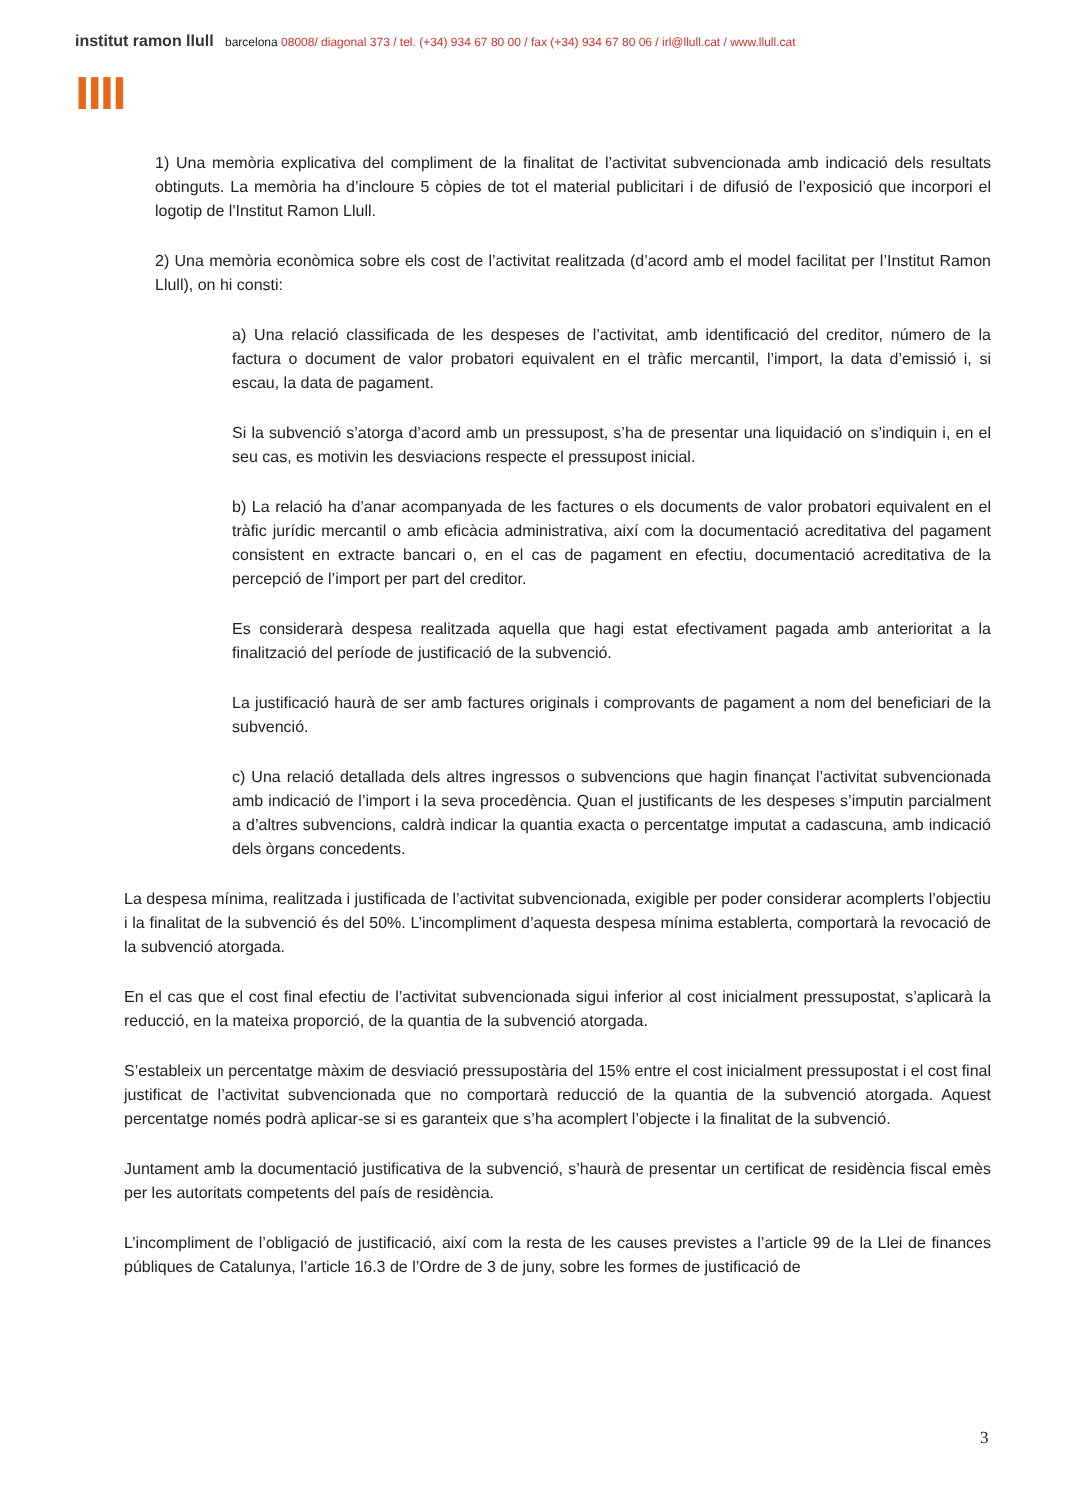institut ramon llull barcelona 08008/ diagonal 373 / tel. (+34) 934 67 80 00 / fax (+34) 934 67 80 06 / irl@llull.cat / www.llull.cat
llll
1) Una memòria explicativa del compliment de la finalitat de l’activitat subvencionada amb indicació dels resultats obtinguts. La memòria ha d’incloure 5 còpies de tot el material publicitari i de difusió de l’exposició que incorpori el logotip de l'Institut Ramon Llull.
2) Una memòria econòmica sobre els cost de l’activitat realitzada (d’acord amb el model facilitat per l’Institut Ramon Llull), on hi consti:
a) Una relació classificada de les despeses de l’activitat, amb identificació del creditor, número de la factura o document de valor probatori equivalent en el tràfic mercantil, l’import, la data d’emissió i, si escau, la data de pagament.
Si la subvenció s’atorga d’acord amb un pressupost, s’ha de presentar una liquidació on s’indiquin i, en el seu cas, es motivin les desviacions respecte el pressupost inicial.
b) La relació ha d’anar acompanyada de les factures o els documents de valor probatori equivalent en el tràfic jurídic mercantil o amb eficàcia administrativa, així com la documentació acreditativa del pagament consistent en extracte bancari o, en el cas de pagament en efectiu, documentació acreditativa de la percepció de l’import per part del creditor.
Es considerarà despesa realitzada aquella que hagi estat efectivament pagada amb anterioritat a la finalització del període de justificació de la subvenció.
La justificació haurà de ser amb factures originals i comprovants de pagament a nom del beneficiari de la subvenció.
c) Una relació detallada dels altres ingressos o subvencions que hagin finançat l’activitat subvencionada amb indicació de l’import i la seva procedència. Quan el justificants de les despeses s’imputin parcialment a d’altres subvencions, caldrà indicar la quantia exacta o percentatge imputat a cadascuna, amb indicació dels òrgans concedents.
La despesa mínima, realitzada i justificada de l’activitat subvencionada, exigible per poder considerar acomplerts l’objectiu i la finalitat de la subvenció és del 50%. L’incompliment d’aquesta despesa mínima establerta, comportarà la revocació de la subvenció atorgada.
En el cas que el cost final efectiu de l’activitat subvencionada sigui inferior al cost inicialment pressupostat, s’aplicarà la reducció, en la mateixa proporció, de la quantia de la subvenció atorgada.
S’estableix un percentatge màxim de desviació pressupostària del 15% entre el cost inicialment pressupostat i el cost final justificat de l’activitat subvencionada que no comportarà reducció de la quantia de la subvenció atorgada. Aquest percentatge només podrà aplicar-se si es garanteix que s’ha acomplert l’objecte i la finalitat de la subvenció.
Juntament amb la documentació justificativa de la subvenció, s’haurà de presentar un certificat de residència fiscal emès per les autoritats competents del país de residència.
L’incompliment de l’obligació de justificació, així com la resta de les causes previstes a l’article 99 de la Llei de finances públiques de Catalunya, l’article 16.3 de l’Ordre de 3 de juny, sobre les formes de justificació de
3